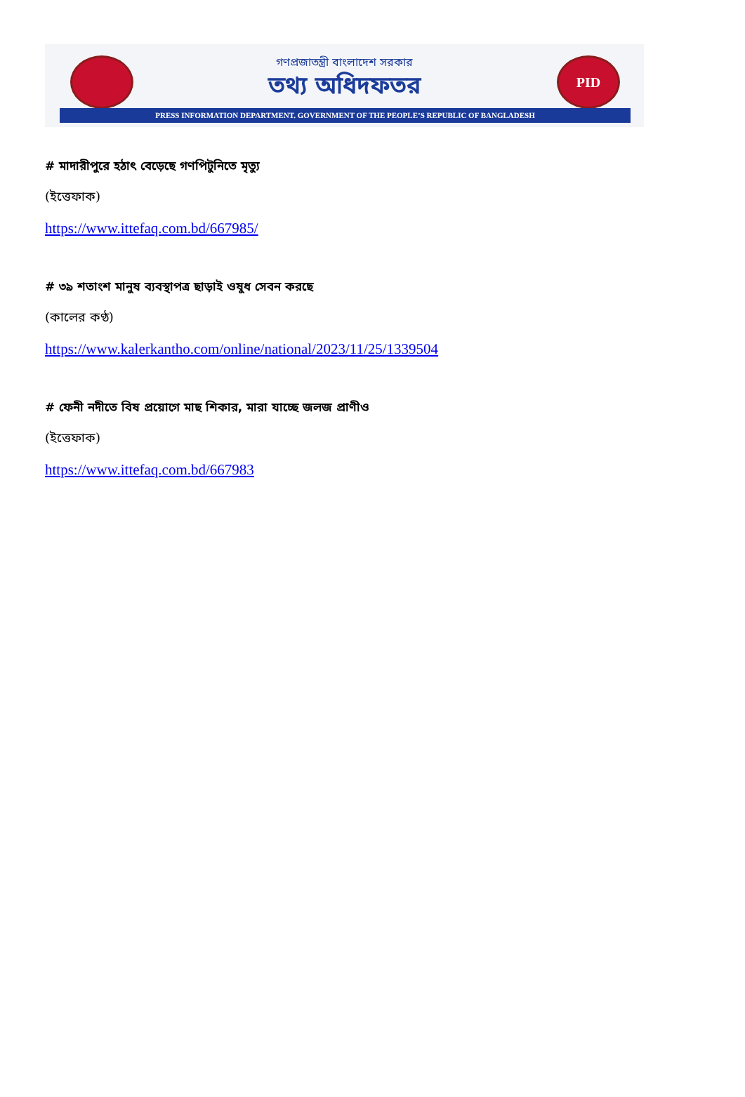PID
গণপ্রজাতন্ত্রী বাংলাদেশ সরকার
তথ্য অধিদফতর
PRESS INFORMATION DEPARTMENT. GOVERNMENT OF THE PEOPLE’S REPUBLIC OF BANGLADESH
# মাদারীপুরে হঠাৎ বেড়েছে গণপিটুনিতে মৃত্যু
(ইত্তেফাক)
https://www.ittefaq.com.bd/667985/
# ৩৯ শতাংশ মানুষ ব্যবস্থাপত্র ছাড়াই ওষুধ সেবন করছে
(কালের কণ্ঠ)
https://www.kalerkantho.com/online/national/2023/11/25/1339504
# ফেনী নদীতে বিষ প্রয়োগে মাছ শিকার, মারা যাচ্ছে জলজ প্রাণীও
(ইত্তেফাক)
https://www.ittefaq.com.bd/667983